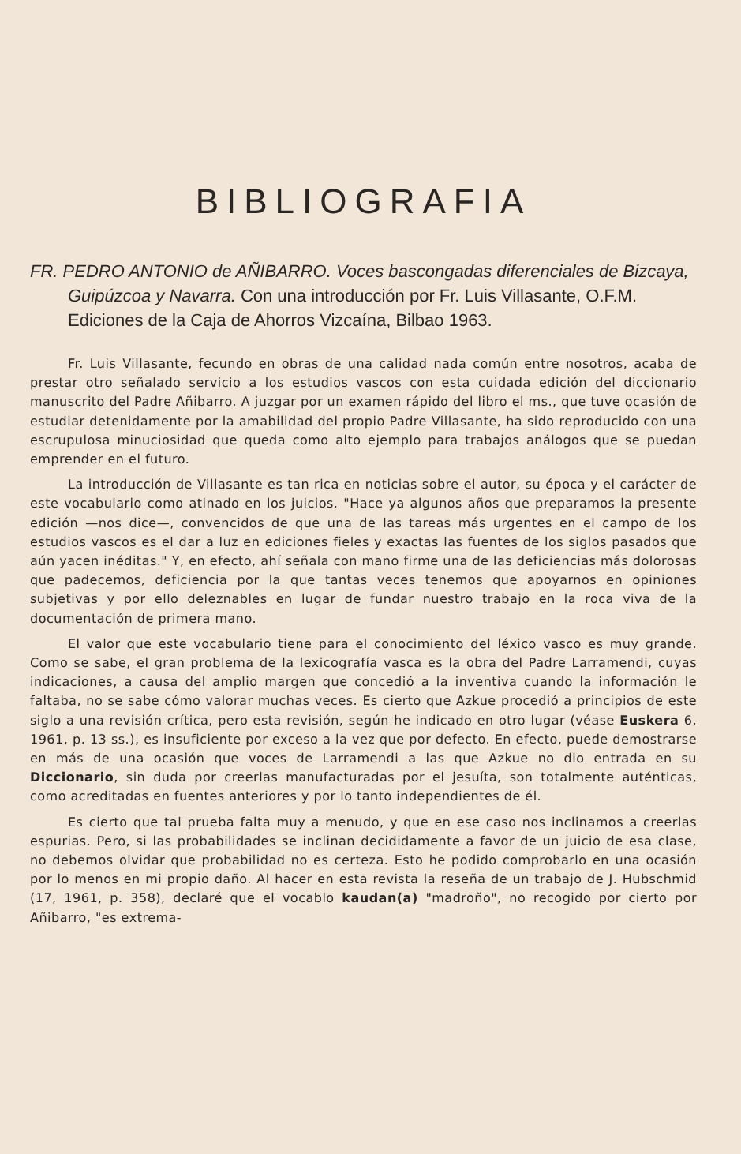BIBLIOGRAFIA
FR. PEDRO ANTONIO de AÑIBARRO. Voces bascongadas diferenciales de Bizcaya, Guipúzcoa y Navarra. Con una introducción por Fr. Luis Villasante, O.F.M. Ediciones de la Caja de Ahorros Vizcaína, Bilbao 1963.
Fr. Luis Villasante, fecundo en obras de una calidad nada común entre nosotros, acaba de prestar otro señalado servicio a los estudios vascos con esta cuidada edición del diccionario manuscrito del Padre Añibarro. A juzgar por un examen rápido del libro el ms., que tuve ocasión de estudiar detenidamente por la amabilidad del propio Padre Villasante, ha sido reproducido con una escrupulosa minuciosidad que queda como alto ejemplo para trabajos análogos que se puedan emprender en el futuro.
La introducción de Villasante es tan rica en noticias sobre el autor, su época y el carácter de este vocabulario como atinado en los juicios. "Hace ya algunos años que preparamos la presente edición —nos dice—, convencidos de que una de las tareas más urgentes en el campo de los estudios vascos es el dar a luz en ediciones fieles y exactas las fuentes de los siglos pasados que aún yacen inéditas." Y, en efecto, ahí señala con mano firme una de las deficiencias más dolorosas que padecemos, deficiencia por la que tantas veces tenemos que apoyarnos en opiniones subjetivas y por ello deleznables en lugar de fundar nuestro trabajo en la roca viva de la documentación de primera mano.
El valor que este vocabulario tiene para el conocimiento del léxico vasco es muy grande. Como se sabe, el gran problema de la lexicografía vasca es la obra del Padre Larramendi, cuyas indicaciones, a causa del amplio margen que concedió a la inventiva cuando la información le faltaba, no se sabe cómo valorar muchas veces. Es cierto que Azkue procedió a principios de este siglo a una revisión crítica, pero esta revisión, según he indicado en otro lugar (véase Euskera 6, 1961, p. 13 ss.), es insuficiente por exceso a la vez que por defecto. En efecto, puede demostrarse en más de una ocasión que voces de Larramendi a las que Azkue no dio entrada en su Diccionario, sin duda por creerlas manufacturadas por el jesuíta, son totalmente auténticas, como acreditadas en fuentes anteriores y por lo tanto independientes de él.
Es cierto que tal prueba falta muy a menudo, y que en ese caso nos inclinamos a creerlas espurias. Pero, si las probabilidades se inclinan decididamente a favor de un juicio de esa clase, no debemos olvidar que probabilidad no es certeza. Esto he podido comprobarlo en una ocasión por lo menos en mi propio daño. Al hacer en esta revista la reseña de un trabajo de J. Hubschmid (17, 1961, p. 358), declaré que el vocablo kaudan(a) "madroño", no recogido por cierto por Añibarro, "es extrema-